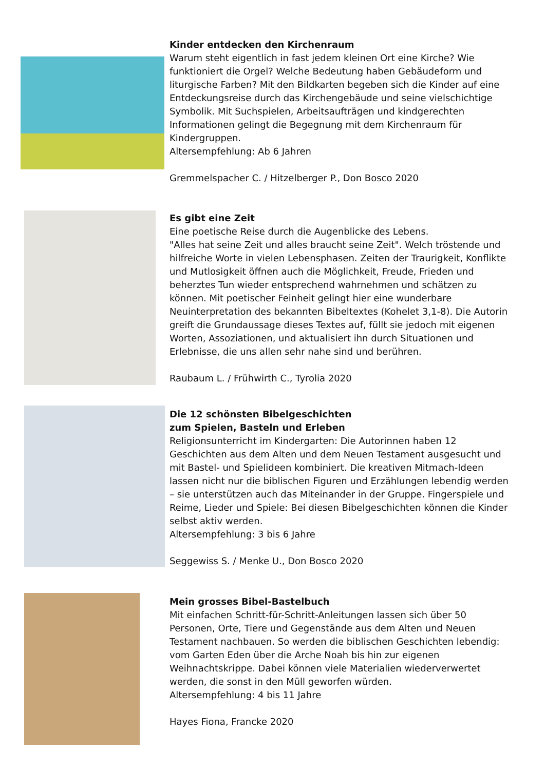Kinder entdecken den Kirchenraum
Warum steht eigentlich in fast jedem kleinen Ort eine Kirche? Wie funktioniert die Orgel? Welche Bedeutung haben Gebäudeform und liturgische Farben? Mit den Bildkarten begeben sich die Kinder auf eine Entdeckungsreise durch das Kirchengebäude und seine vielschichtige Symbolik. Mit Suchspielen, Arbeitsaufträgen und kindgerechten Informationen gelingt die Begegnung mit dem Kirchenraum für Kindergruppen.
Altersempfehlung: Ab 6 Jahren
Gremmelspacher C. / Hitzelberger P., Don Bosco 2020
Es gibt eine Zeit
Eine poetische Reise durch die Augenblicke des Lebens.
"Alles hat seine Zeit und alles braucht seine Zeit". Welch tröstende und hilfreiche Worte in vielen Lebensphasen. Zeiten der Traurigkeit, Konflikte und Mutlosigkeit öffnen auch die Möglichkeit, Freude, Frieden und beherztes Tun wieder entsprechend wahrnehmen und schätzen zu können. Mit poetischer Feinheit gelingt hier eine wunderbare Neuinterpretation des bekannten Bibeltextes (Kohelet 3,1-8). Die Autorin greift die Grundaussage dieses Textes auf, füllt sie jedoch mit eigenen Worten, Assoziationen, und aktualisiert ihn durch Situationen und Erlebnisse, die uns allen sehr nahe sind und berühren.
Raubaum L. / Frühwirth C., Tyrolia 2020
Die 12 schönsten Bibelgeschichten
zum Spielen, Basteln und Erleben
Religionsunterricht im Kindergarten: Die Autorinnen haben 12 Geschichten aus dem Alten und dem Neuen Testament ausgesucht und mit Bastel- und Spielideen kombiniert. Die kreativen Mitmach-Ideen lassen nicht nur die biblischen Figuren und Erzählungen lebendig werden – sie unterstützen auch das Miteinander in der Gruppe. Fingerspiele und Reime, Lieder und Spiele: Bei diesen Bibelgeschichten können die Kinder selbst aktiv werden.
Altersempfehlung: 3 bis 6 Jahre
Seggewiss S. / Menke U., Don Bosco 2020
Mein grosses Bibel-Bastelbuch
Mit einfachen Schritt-für-Schritt-Anleitungen lassen sich über 50 Personen, Orte, Tiere und Gegenstände aus dem Alten und Neuen Testament nachbauen. So werden die biblischen Geschichten lebendig: vom Garten Eden über die Arche Noah bis hin zur eigenen Weihnachtskrippe. Dabei können viele Materialien wiederverwertet werden, die sonst in den Müll geworfen würden.
Altersempfehlung: 4 bis 11 Jahre
Hayes Fiona, Francke 2020